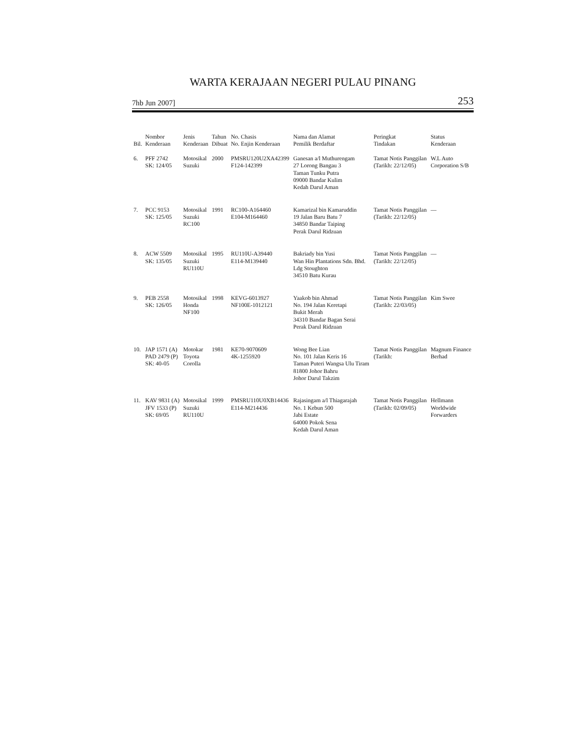WARTA KERAJAAN NEGERI PULAU PINANG
7hb Jun 2007] 253
| Bil. | Nombor Kenderaan | Jenis Kenderaan | Tahun Dibuat | No. Chasis No. Enjin Kenderaan | Nama dan Alamat Pemilik Berdaftar | Peringkat Tindakan | Status Kenderaan |
| --- | --- | --- | --- | --- | --- | --- | --- |
| 6. | PFF 2742 SK: 124/05 | Motosikal Suzuki | 2000 | PMSRU120U2XA42399 F124-142399 | Ganesan a/l Muthurengam 27 Lorong Bangau 3 Taman Tunku Putra 09000 Bandar Kulim Kedah Darul Aman | Tamat Notis Panggilan (Tarikh: 22/12/05) | W.L Auto Corporation S/B |
| 7. | PCC 9153 SK: 125/05 | Motosikal Suzuki RC100 | 1991 | RC100-A164460 E104-M164460 | Kamarizal bin Kamaruddin 19 Jalan Baru Batu 7 34850 Bandar Taiping Perak Darul Ridzuan | Tamat Notis Panggilan (Tarikh: 22/12/05) | — |
| 8. | ACW 5509 SK: 135/05 | Motosikal Suzuki RU110U | 1995 | RU110U-A39440 E114-M139440 | Bakriady bin Yusi Wan Hin Plantations Sdn. Bhd. Ldg Stoughton 34510 Batu Kurau | Tamat Notis Panggilan (Tarikh: 22/12/05) | — |
| 9. | PEB 2558 SK: 126/05 | Motosikal Honda NF100 | 1998 | KEVG-6013927 NF100E-1012121 | Yaakob bin Ahmad No. 194 Jalan Keretapi Bukit Merah 34310 Bandar Bagan Serai Perak Darul Ridzuan | Tamat Notis Panggilan (Tarikh: 22/03/05) | Kim Swee |
| 10. | JAP 1571 (A) PAD 2479 (P) SK: 40-05 | Motokar Toyota Corolla | 1981 | KE70-9070609 4K-1255920 | Wong Bee Lian No. 101 Jalan Keris 16 Taman Puteri Wangsa Ulu Tiram 81800 Johor Bahru Johor Darul Takzim | Tamat Notis Panggilan (Tarikh: | Magnum Finance Berhad |
| 11. | KAV 9831 (A) JFV 1533 (P) SK: 69/05 | Motosikal Suzuki RU110U | 1999 | PMSRU110U0XB14436 E114-M214436 | Rajasingam a/l Thiagarajah No. 1 Kebun 500 Jabi Estate 64000 Pokok Sena Kedah Darul Aman | Tamat Notis Panggilan (Tarikh: 02/09/05) | Hellmann Worldwide Forwarders |